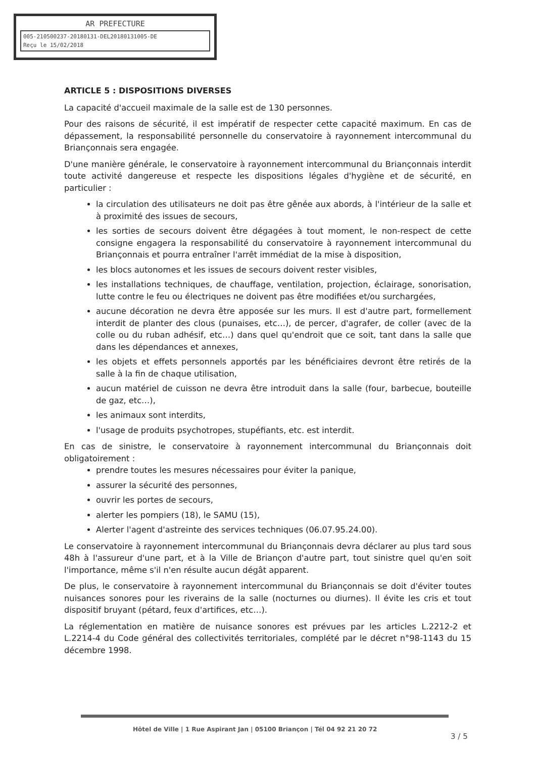AR PREFECTURE
005-210500237-20180131-DEL20180131005-DE
Reçu le 15/02/2018
ARTICLE 5 : DISPOSITIONS DIVERSES
La capacité d'accueil maximale de la salle est de 130 personnes.
Pour des raisons de sécurité, il est impératif de respecter cette capacité maximum. En cas de dépassement, la responsabilité personnelle du conservatoire à rayonnement intercommunal du Briançonnais sera engagée.
D'une manière générale, le conservatoire à rayonnement intercommunal du Briançonnais interdit toute activité dangereuse et respecte les dispositions légales d'hygiène et de sécurité, en particulier :
la circulation des utilisateurs ne doit pas être gênée aux abords, à l'intérieur de la salle et à proximité des issues de secours,
les sorties de secours doivent être dégagées à tout moment, le non-respect de cette consigne engagera la responsabilité du conservatoire à rayonnement intercommunal du Briançonnais et pourra entraîner l'arrêt immédiat de la mise à disposition,
les blocs autonomes et les issues de secours doivent rester visibles,
les installations techniques, de chauffage, ventilation, projection, éclairage, sonorisation, lutte contre le feu ou électriques ne doivent pas être modifiées et/ou surchargées,
aucune décoration ne devra être apposée sur les murs. Il est d'autre part, formellement interdit de planter des clous (punaises, etc…), de percer, d'agrafer, de coller (avec de la colle ou du ruban adhésif, etc…) dans quel qu'endroit que ce soit, tant dans la salle que dans les dépendances et annexes,
les objets et effets personnels apportés par les bénéficiaires devront être retirés de la salle à la fin de chaque utilisation,
aucun matériel de cuisson ne devra être introduit dans la salle (four, barbecue, bouteille de gaz, etc…),
les animaux sont interdits,
l'usage de produits psychotropes, stupéfiants, etc. est interdit.
En cas de sinistre, le conservatoire à rayonnement intercommunal du Briançonnais doit obligatoirement :
prendre toutes les mesures nécessaires pour éviter la panique,
assurer la sécurité des personnes,
ouvrir les portes de secours,
alerter les pompiers (18), le SAMU (15),
Alerter l'agent d'astreinte des services techniques (06.07.95.24.00).
Le conservatoire à rayonnement intercommunal du Briançonnais devra déclarer au plus tard sous 48h à l'assureur d'une part, et à la Ville de Briançon d'autre part, tout sinistre quel qu'en soit l'importance, même s'il n'en résulte aucun dégât apparent.
De plus, le conservatoire à rayonnement intercommunal du Briançonnais se doit d'éviter toutes nuisances sonores pour les riverains de la salle (nocturnes ou diurnes). Il évite les cris et tout dispositif bruyant (pétard, feux d'artifices, etc…).
La réglementation en matière de nuisance sonores est prévues par les articles L.2212-2 et L.2214-4 du Code général des collectivités territoriales, complété par le décret n°98-1143 du 15 décembre 1998.
Hôtel de Ville | 1 Rue Aspirant Jan | 05100 Briançon | Tél 04 92 21 20 72
3 / 5